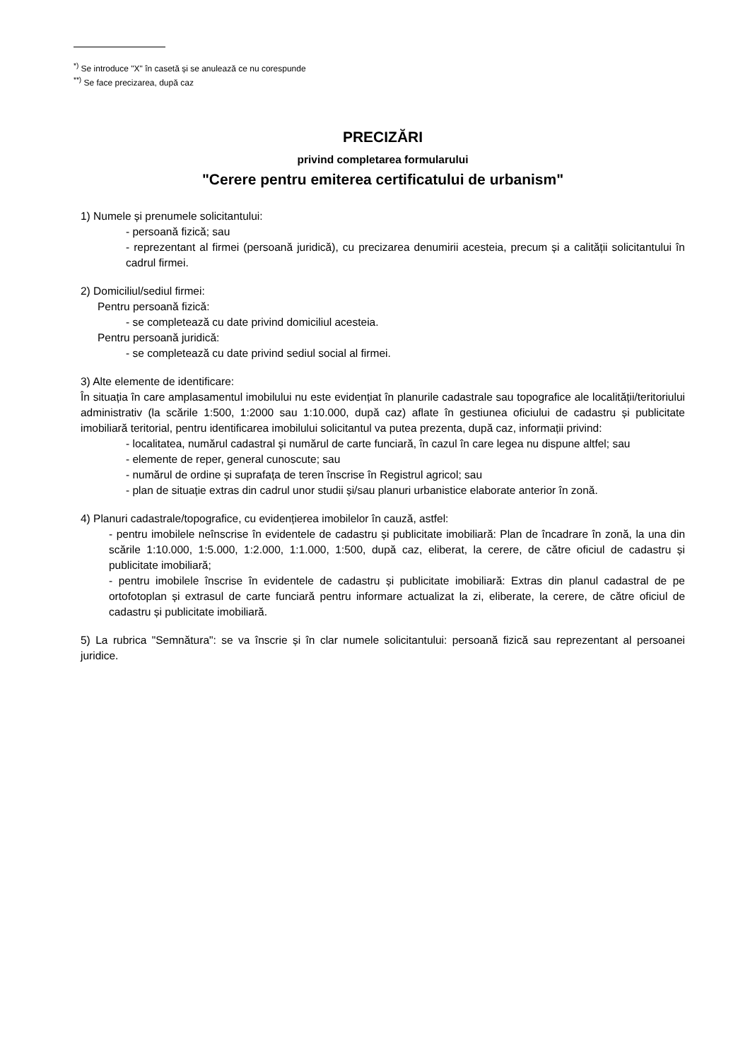<sup>*)</sup> Se introduce "X" în casetă și se anulează ce nu corespunde
<sup>**)</sup> Se face precizarea, după caz
PRECIZĂRI
privind completarea formularului
"Cerere pentru emiterea certificatului de urbanism"
1) Numele și prenumele solicitantului:
- persoană fizică; sau
- reprezentant al firmei (persoană juridică), cu precizarea denumirii acesteia, precum și a calității solicitantului în cadrul firmei.
2) Domiciliul/sediul firmei:
Pentru persoană fizică:
- se completează cu date privind domiciliul acesteia.
Pentru persoană juridică:
- se completează cu date privind sediul social al firmei.
3) Alte elemente de identificare:
În situația în care amplasamentul imobilului nu este evidențiat în planurile cadastrale sau topografice ale localității/teritoriului administrativ (la scările 1:500, 1:2000 sau 1:10.000, după caz) aflate în gestiunea oficiului de cadastru și publicitate imobiliară teritorial, pentru identificarea imobilului solicitantul va putea prezenta, după caz, informații privind:
- localitatea, numărul cadastral și numărul de carte funciară, în cazul în care legea nu dispune altfel; sau
- elemente de reper, general cunoscute; sau
- numărul de ordine și suprafața de teren înscrise în Registrul agricol; sau
- plan de situație extras din cadrul unor studii și/sau planuri urbanistice elaborate anterior în zonă.
4) Planuri cadastrale/topografice, cu evidențierea imobilelor în cauză, astfel:
- pentru imobilele neînscrise în evidentele de cadastru și publicitate imobiliară: Plan de încadrare în zonă, la una din scările 1:10.000, 1:5.000, 1:2.000, 1:1.000, 1:500, după caz, eliberat, la cerere, de către oficiul de cadastru și publicitate imobiliară;
- pentru imobilele înscrise în evidentele de cadastru și publicitate imobiliară: Extras din planul cadastral de pe ortofotoplan și extrasul de carte funciară pentru informare actualizat la zi, eliberate, la cerere, de către oficiul de cadastru și publicitate imobiliară.
5) La rubrica "Semnătura": se va înscrie și în clar numele solicitantului: persoană fizică sau reprezentant al persoanei juridice.